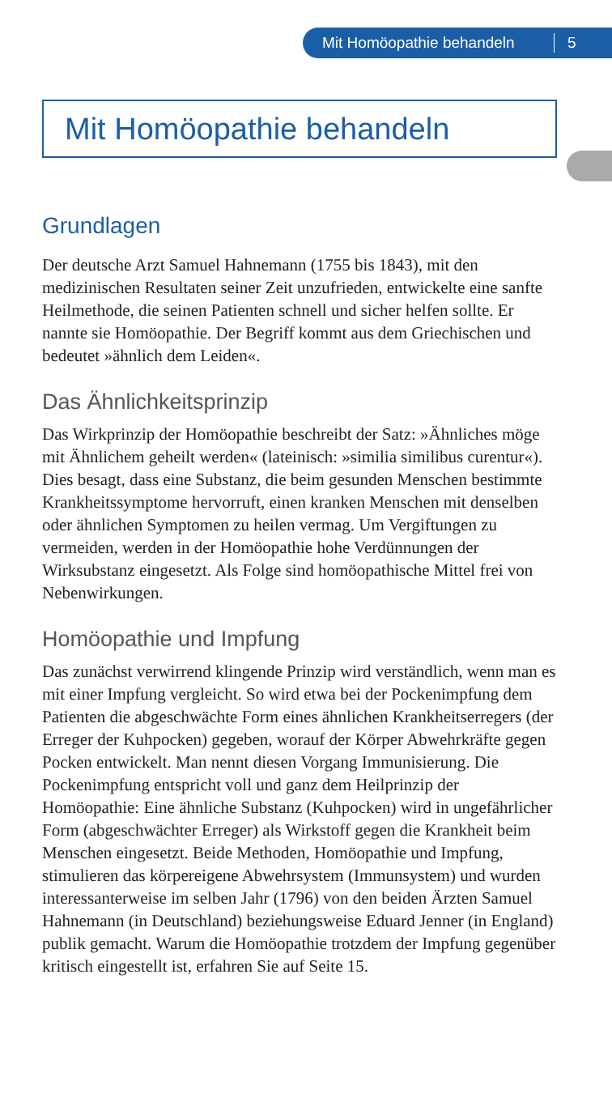Mit Homöopathie behandeln 5
Mit Homöopathie behandeln
Grundlagen
Der deutsche Arzt Samuel Hahnemann (1755 bis 1843), mit den medizinischen Resultaten seiner Zeit unzufrieden, entwickelte eine sanfte Heilmethode, die seinen Patienten schnell und sicher helfen sollte. Er nannte sie Homöopathie. Der Begriff kommt aus dem Griechischen und bedeutet »ähnlich dem Leiden«.
Das Ähnlichkeitsprinzip
Das Wirkprinzip der Homöopathie beschreibt der Satz: »Ähnliches möge mit Ähnlichem geheilt werden« (lateinisch: »similia similibus curentur«). Dies besagt, dass eine Substanz, die beim gesunden Menschen bestimmte Krankheitssymptome hervorruft, einen kranken Menschen mit denselben oder ähnlichen Symptomen zu heilen vermag. Um Vergiftungen zu vermeiden, werden in der Homöopathie hohe Verdünnungen der Wirksubstanz eingesetzt. Als Folge sind homöopathische Mittel frei von Nebenwirkungen.
Homöopathie und Impfung
Das zunächst verwirrend klingende Prinzip wird verständlich, wenn man es mit einer Impfung vergleicht. So wird etwa bei der Pockenimpfung dem Patienten die abgeschwächte Form eines ähnlichen Krankheitserregers (der Erreger der Kuhpocken) gegeben, worauf der Körper Abwehrkräfte gegen Pocken entwickelt. Man nennt diesen Vorgang Immunisierung. Die Pockenimpfung entspricht voll und ganz dem Heilprinzip der Homöopathie: Eine ähnliche Substanz (Kuhpocken) wird in ungefährlicher Form (abgeschwächter Erreger) als Wirkstoff gegen die Krankheit beim Menschen eingesetzt. Beide Methoden, Homöopathie und Impfung, stimulieren das körpereigene Abwehrsystem (Immunsystem) und wurden interessanterweise im selben Jahr (1796) von den beiden Ärzten Samuel Hahnemann (in Deutschland) beziehungsweise Eduard Jenner (in England) publik gemacht. Warum die Homöopathie trotzdem der Impfung gegenüber kritisch eingestellt ist, erfahren Sie auf Seite 15.